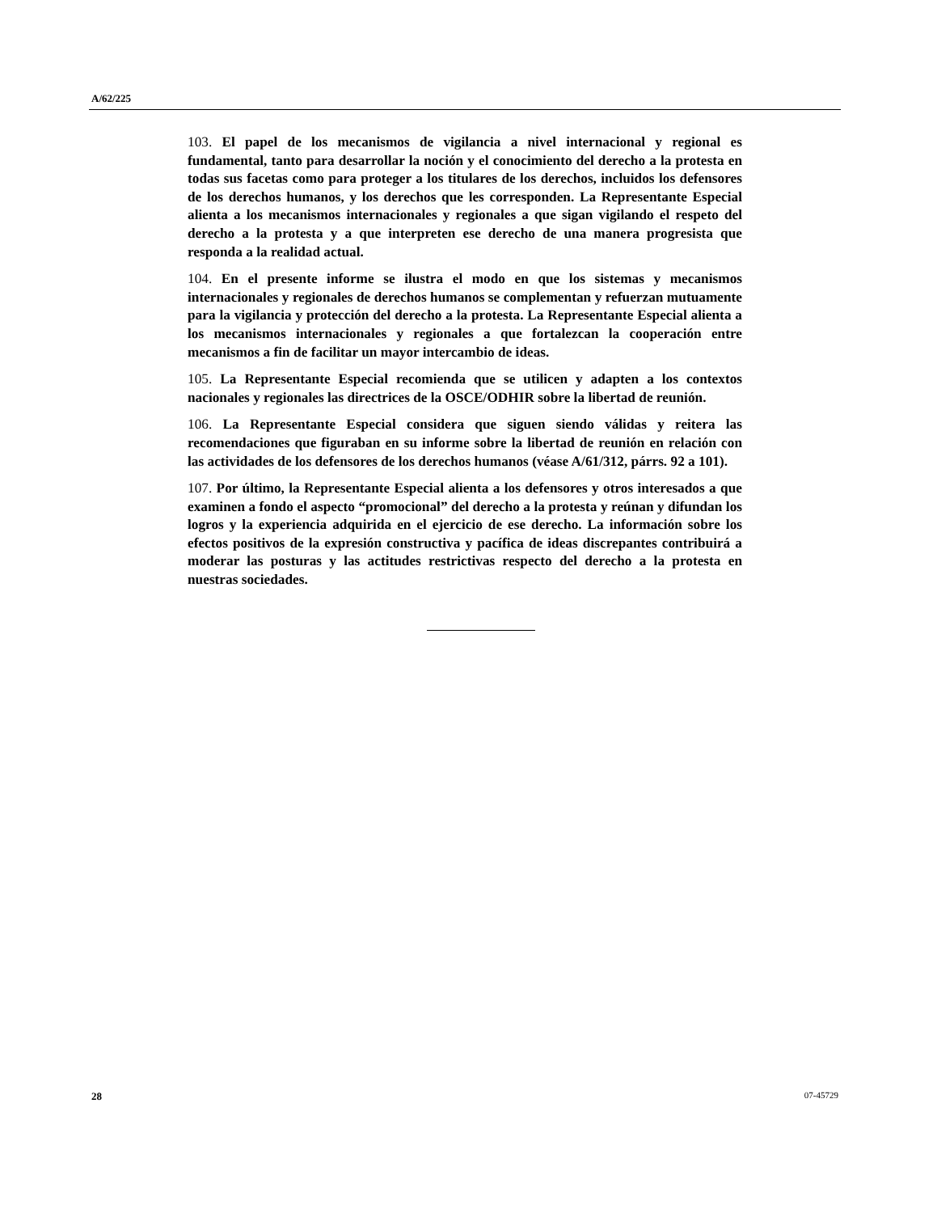A/62/225
103. El papel de los mecanismos de vigilancia a nivel internacional y regional es fundamental, tanto para desarrollar la noción y el conocimiento del derecho a la protesta en todas sus facetas como para proteger a los titulares de los derechos, incluidos los defensores de los derechos humanos, y los derechos que les corresponden. La Representante Especial alienta a los mecanismos internacionales y regionales a que sigan vigilando el respeto del derecho a la protesta y a que interpreten ese derecho de una manera progresista que responda a la realidad actual.
104. En el presente informe se ilustra el modo en que los sistemas y mecanismos internacionales y regionales de derechos humanos se complementan y refuerzan mutuamente para la vigilancia y protección del derecho a la protesta. La Representante Especial alienta a los mecanismos internacionales y regionales a que fortalezcan la cooperación entre mecanismos a fin de facilitar un mayor intercambio de ideas.
105. La Representante Especial recomienda que se utilicen y adapten a los contextos nacionales y regionales las directrices de la OSCE/ODHIR sobre la libertad de reunión.
106. La Representante Especial considera que siguen siendo válidas y reitera las recomendaciones que figuraban en su informe sobre la libertad de reunión en relación con las actividades de los defensores de los derechos humanos (véase A/61/312, párrs. 92 a 101).
107. Por último, la Representante Especial alienta a los defensores y otros interesados a que examinen a fondo el aspecto “promocional” del derecho a la protesta y reúnan y difundan los logros y la experiencia adquirida en el ejercicio de ese derecho. La información sobre los efectos positivos de la expresión constructiva y pacífica de ideas discrepantes contribuirá a moderar las posturas y las actitudes restrictivas respecto del derecho a la protesta en nuestras sociedades.
28 07-45729